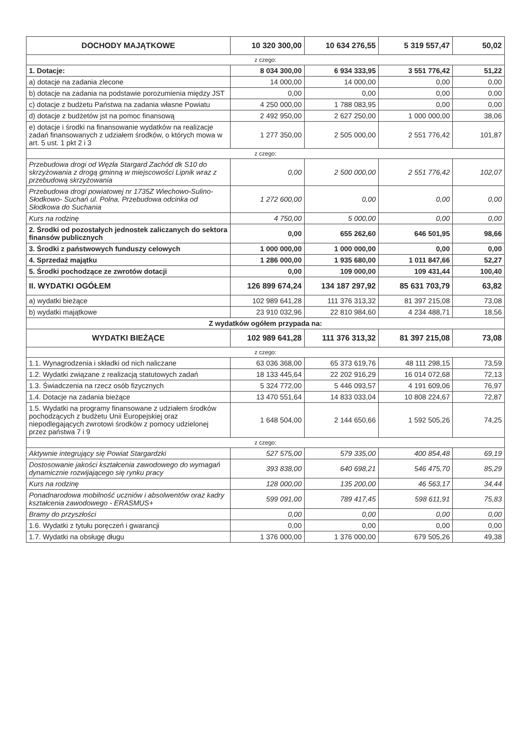| DOCHODY MAJĄTKOWE | 10 320 300,00 | 10 634 276,55 | 5 319 557,47 | 50,02 |
| z czego: | | | | |
| 1. Dotacje: | 8 034 300,00 | 6 934 333,95 | 3 551 776,42 | 51,22 |
| a) dotacje na zadania zlecone | 14 000,00 | 14 000,00 | 0,00 | 0,00 |
| b) dotacje na zadania na podstawie porozumienia między JST | 0,00 | 0,00 | 0,00 | 0,00 |
| c) dotacje z budżetu Państwa na zadania własne Powiatu | 4 250 000,00 | 1 788 083,95 | 0,00 | 0,00 |
| d) dotacje z budżetów jst na pomoc finansową | 2 492 950,00 | 2 627 250,00 | 1 000 000,00 | 38,06 |
| e) dotacje i środki na finansowanie wydatków na realizacje zadań finansowanych z udziałem środków, o których mowa w art. 5 ust. 1 pkt 2 i 3 | 1 277 350,00 | 2 505 000,00 | 2 551 776,42 | 101,87 |
| z czego: | | | | |
| Przebudowa drogi od Węzła Stargard Zachód dk S10 do skrzyżowania z drogą gminną w miejscowości Lipnik wraz z przebudową skrzyżowania | 0,00 | 2 500 000,00 | 2 551 776,42 | 102,07 |
| Przebudowa drogi powiatowej nr 1735Z Wiechowo-Sulino- Słodkowo- Suchań ul. Polna. Przebudowa odcinka od Słodkowa do Suchania | 1 272 600,00 | 0,00 | 0,00 | 0,00 |
| Kurs na rodzinę | 4 750,00 | 5 000,00 | 0,00 | 0,00 |
| 2. Środki od pozostałych jednostek zaliczanych do sektora finansów publicznych | 0,00 | 655 262,60 | 646 501,95 | 98,66 |
| 3. Środki z państwowych funduszy celowych | 1 000 000,00 | 1 000 000,00 | 0,00 | 0,00 |
| 4. Sprzedaż majątku | 1 286 000,00 | 1 935 680,00 | 1 011 847,66 | 52,27 |
| 5. Środki pochodzące ze zwrotów dotacji | 0,00 | 109 000,00 | 109 431,44 | 100,40 |
| II. WYDATKI OGÓŁEM | 126 899 674,24 | 134 187 297,92 | 85 631 703,79 | 63,82 |
| a) wydatki bieżące | 102 989 641,28 | 111 376 313,32 | 81 397 215,08 | 73,08 |
| b) wydatki majątkowe | 23 910 032,96 | 22 810 984,60 | 4 234 488,71 | 18,56 |
| Z wydatków ogółem przypada na: | | | | |
| WYDATKI BIEŻĄCE | 102 989 641,28 | 111 376 313,32 | 81 397 215,08 | 73,08 |
| z czego: | | | | |
| 1.1. Wynagrodzenia i składki od nich naliczane | 63 036 368,00 | 65 373 619,76 | 48 111 298,15 | 73,59 |
| 1.2. Wydatki związane z realizacją statutowych zadań | 18 133 445,64 | 22 202 916,29 | 16 014 072,68 | 72,13 |
| 1.3. Świadczenia na rzecz osób fizycznych | 5 324 772,00 | 5 446 093,57 | 4 191 609,06 | 76,97 |
| 1.4. Dotacje na zadania bieżące | 13 470 551,64 | 14 833 033,04 | 10 808 224,67 | 72,87 |
| 1.5. Wydatki na programy finansowane z udziałem środków pochodzących z budżetu Unii Europejskiej oraz niepodlegających zwrotowi środków z pomocy udzielonej przez państwa 7 i 9 | 1 648 504,00 | 2 144 650,66 | 1 592 505,26 | 74,25 |
| z czego: | | | | |
| Aktywnie integrujący się Powiat Stargardzki | 527 575,00 | 579 335,00 | 400 854,48 | 69,19 |
| Dostosowanie jakości kształcenia zawodowego do wymagań dynamicznie rozwijającego się rynku pracy | 393 838,00 | 640 698,21 | 546 475,70 | 85,29 |
| Kurs na rodzinę | 128 000,00 | 135 200,00 | 46 563,17 | 34,44 |
| Ponadnarodowa mobilność uczniów i absolwentów oraz kadry kształcenia zawodowego - ERASMUS+ | 599 091,00 | 789 417,45 | 598 611,91 | 75,83 |
| Bramy do przyszłości | 0,00 | 0,00 | 0,00 | 0,00 |
| 1.6. Wydatki z tytułu poręczeń i gwarancji | 0,00 | 0,00 | 0,00 | 0,00 |
| 1.7. Wydatki na obsługę długu | 1 376 000,00 | 1 376 000,00 | 679 505,26 | 49,38 |